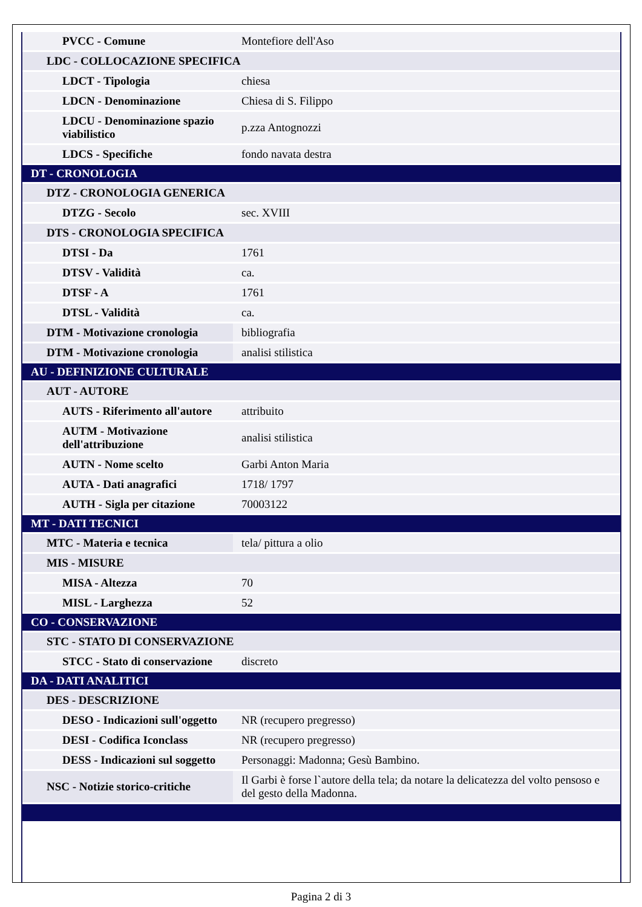| PVCC - Comune | Montefiore dell'Aso |
| LDC - COLLOCAZIONE SPECIFICA | |
| LDCT - Tipologia | chiesa |
| LDCN - Denominazione | Chiesa di S. Filippo |
| LDCU - Denominazione spazio viabilistico | p.zza Antognozzi |
| LDCS - Specifiche | fondo navata destra |
| DT - CRONOLOGIA | |
| DTZ - CRONOLOGIA GENERICA | |
| DTZG - Secolo | sec. XVIII |
| DTS - CRONOLOGIA SPECIFICA | |
| DTSI - Da | 1761 |
| DTSV - Validità | ca. |
| DTSF - A | 1761 |
| DTSL - Validità | ca. |
| DTM - Motivazione cronologia | bibliografia |
| DTM - Motivazione cronologia | analisi stilistica |
| AU - DEFINIZIONE CULTURALE | |
| AUT - AUTORE | |
| AUTS - Riferimento all'autore | attribuito |
| AUTM - Motivazione dell'attribuzione | analisi stilistica |
| AUTN - Nome scelto | Garbi Anton Maria |
| AUTA - Dati anagrafici | 1718/ 1797 |
| AUTH - Sigla per citazione | 70003122 |
| MT - DATI TECNICI | |
| MTC - Materia e tecnica | tela/ pittura a olio |
| MIS - MISURE | |
| MISA - Altezza | 70 |
| MISL - Larghezza | 52 |
| CO - CONSERVAZIONE | |
| STC - STATO DI CONSERVAZIONE | |
| STCC - Stato di conservazione | discreto |
| DA - DATI ANALITICI | |
| DES - DESCRIZIONE | |
| DESO - Indicazioni sull'oggetto | NR (recupero pregresso) |
| DESI - Codifica Iconclass | NR (recupero pregresso) |
| DESS - Indicazioni sul soggetto | Personaggi: Madonna; Gesù Bambino. |
| NSC - Notizie storico-critiche | Il Garbi è forse l`autore della tela; da notare la delicatezza del volto pensoso e del gesto della Madonna. |
Pagina 2 di 3